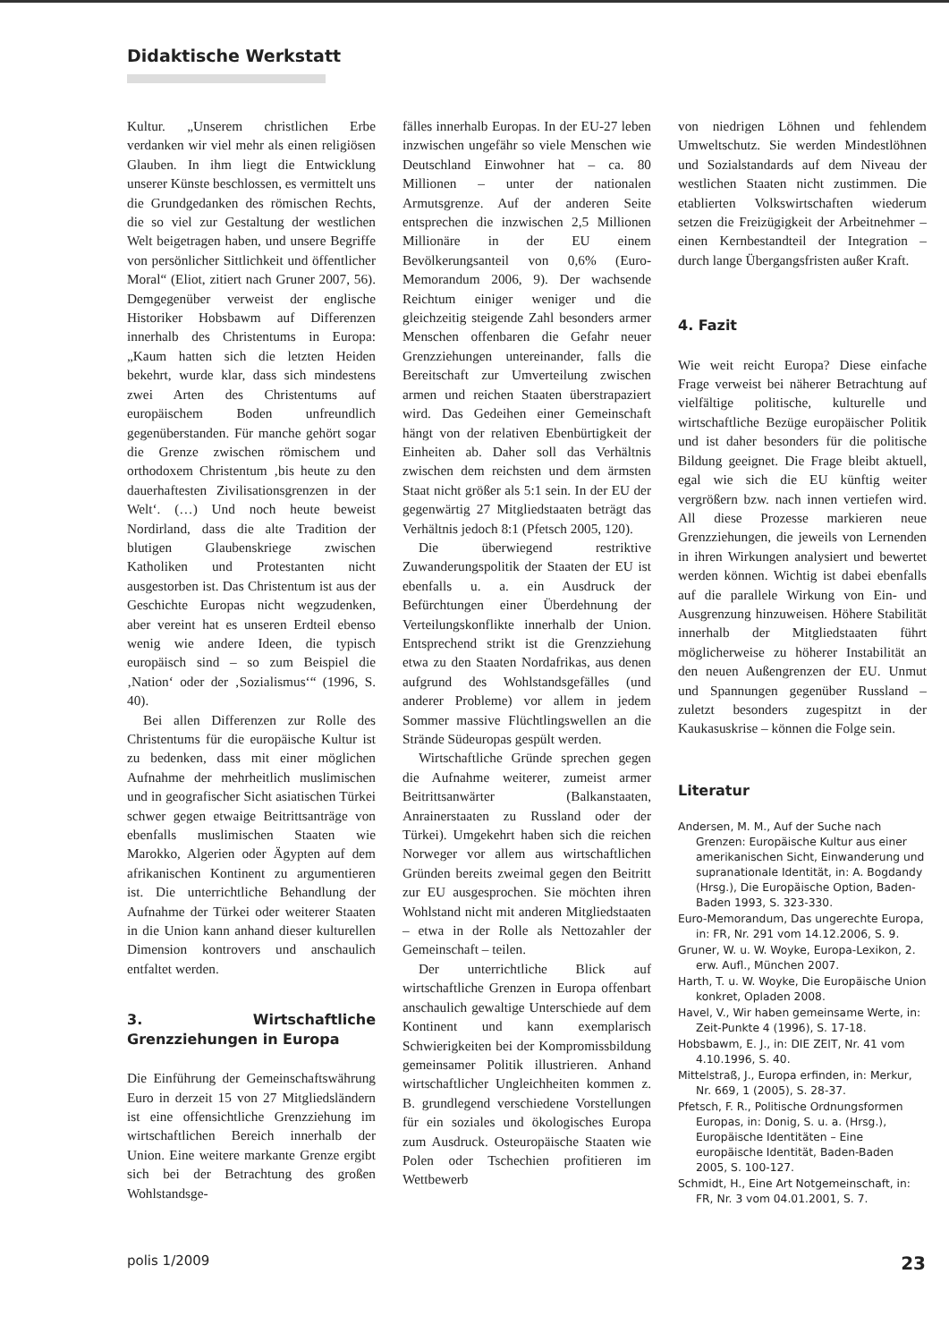Didaktische Werkstatt
Kultur. „Unserem christlichen Erbe verdanken wir viel mehr als einen religiösen Glauben. In ihm liegt die Entwicklung unserer Künste beschlossen, es vermittelt uns die Grundgedanken des römischen Rechts, die so viel zur Gestaltung der westlichen Welt beigetragen haben, und unsere Begriffe von persönlicher Sittlichkeit und öffentlicher Moral“ (Eliot, zitiert nach Gruner 2007, 56). Demgegenüber verweist der englische Historiker Hobsbawm auf Differenzen innerhalb des Christentums in Europa: „Kaum hatten sich die letzten Heiden bekehrt, wurde klar, dass sich mindestens zwei Arten des Christentums auf europäischem Boden unfreundlich gegenüberstanden. Für manche gehört sogar die Grenze zwischen römischem und orthodoxem Christentum ‚bis heute zu den dauerhaftesten Zivilisationsgrenzen in der Welt‘. (…) Und noch heute beweist Nordirland, dass die alte Tradition der blutigen Glaubenskriege zwischen Katholiken und Protestanten nicht ausgestorben ist. Das Christentum ist aus der Geschichte Europas nicht wegzudenken, aber vereint hat es unseren Erdteil ebenso wenig wie andere Ideen, die typisch europäisch sind – so zum Beispiel die ‚Nation‘ oder der ‚Sozialismus‘“ (1996, S. 40).
Bei allen Differenzen zur Rolle des Christentums für die europäische Kultur ist zu bedenken, dass mit einer möglichen Aufnahme der mehrheitlich muslimischen und in geografischer Sicht asiatischen Türkei schwer gegen etwaige Beitrittsanträge von ebenfalls muslimischen Staaten wie Marokko, Algerien oder Ägypten auf dem afrikanischen Kontinent zu argumentieren ist. Die unterrichtliche Behandlung der Aufnahme der Türkei oder weiterer Staaten in die Union kann anhand dieser kulturellen Dimension kontrovers und anschaulich entfaltet werden.
3. Wirtschaftliche Grenzziehungen in Europa
Die Einführung der Gemeinschaftswährung Euro in derzeit 15 von 27 Mitgliedsländern ist eine offensichtliche Grenzziehung im wirtschaftlichen Bereich innerhalb der Union. Eine weitere markante Grenze ergibt sich bei der Betrachtung des großen Wohlstandsge-
fälles innerhalb Europas. In der EU-27 leben inzwischen ungefähr so viele Menschen wie Deutschland Einwohner hat – ca. 80 Millionen – unter der nationalen Armutsgrenze. Auf der anderen Seite entsprechen die inzwischen 2,5 Millionen Millionäre in der EU einem Bevölkerungsanteil von 0,6% (Euro-Memorandum 2006, 9). Der wachsende Reichtum einiger weniger und die gleichzeitig steigende Zahl besonders armer Menschen offenbaren die Gefahr neuer Grenzziehungen untereinander, falls die Bereitschaft zur Umverteilung zwischen armen und reichen Staaten überstrapaziert wird. Das Gedeihen einer Gemeinschaft hängt von der relativen Ebenbürtigkeit der Einheiten ab. Daher soll das Verhältnis zwischen dem reichsten und dem ärmsten Staat nicht größer als 5:1 sein. In der EU der gegenwärtig 27 Mitgliedstaaten beträgt das Verhältnis jedoch 8:1 (Pfetsch 2005, 120).
Die überwiegend restriktive Zuwanderungspolitik der Staaten der EU ist ebenfalls u. a. ein Ausdruck der Befürchtungen einer Überdehnung der Verteilungskonflikte innerhalb der Union. Entsprechend strikt ist die Grenzziehung etwa zu den Staaten Nordafrikas, aus denen aufgrund des Wohlstandsgefälles (und anderer Probleme) vor allem in jedem Sommer massive Flüchtlingswellen an die Strände Südeuropas gespült werden.
Wirtschaftliche Gründe sprechen gegen die Aufnahme weiterer, zumeist armer Beitrittsanwärter (Balkanstaaten, Anrainerstaaten zu Russland oder der Türkei). Umgekehrt haben sich die reichen Norweger vor allem aus wirtschaftlichen Gründen bereits zweimal gegen den Beitritt zur EU ausgesprochen. Sie möchten ihren Wohlstand nicht mit anderen Mitgliedstaaten – etwa in der Rolle als Nettozahler der Gemeinschaft – teilen.
Der unterrichtliche Blick auf wirtschaftliche Grenzen in Europa offenbart anschaulich gewaltige Unterschiede auf dem Kontinent und kann exemplarisch Schwierigkeiten bei der Kompromissbildung gemeinsamer Politik illustrieren. Anhand wirtschaftlicher Ungleichheiten kommen z. B. grundlegend verschiedene Vorstellungen für ein soziales und ökologisches Europa zum Ausdruck. Osteuropäische Staaten wie Polen oder Tschechien profitieren im Wettbewerb
von niedrigen Löhnen und fehlendem Umweltschutz. Sie werden Mindestlöhnen und Sozialstandards auf dem Niveau der westlichen Staaten nicht zustimmen. Die etablierten Volkswirtschaften wiederum setzen die Freizügigkeit der Arbeitnehmer – einen Kernbestandteil der Integration – durch lange Übergangsfristen außer Kraft.
4. Fazit
Wie weit reicht Europa? Diese einfache Frage verweist bei näherer Betrachtung auf vielfältige politische, kulturelle und wirtschaftliche Bezüge europäischer Politik und ist daher besonders für die politische Bildung geeignet. Die Frage bleibt aktuell, egal wie sich die EU künftig weiter vergrößern bzw. nach innen vertiefen wird. All diese Prozesse markieren neue Grenzziehungen, die jeweils von Lernenden in ihren Wirkungen analysiert und bewertet werden können. Wichtig ist dabei ebenfalls auf die parallele Wirkung von Ein- und Ausgrenzung hinzuweisen. Höhere Stabilität innerhalb der Mitgliedstaaten führt möglicherweise zu höherer Instabilität an den neuen Außengrenzen der EU. Unmut und Spannungen gegenüber Russland – zuletzt besonders zugespitzt in der Kaukasuskrise – können die Folge sein.
Literatur
Andersen, M. M., Auf der Suche nach Grenzen: Europäische Kultur aus einer amerikanischen Sicht, Einwanderung und supranationale Identität, in: A. Bogdandy (Hrsg.), Die Europäische Option, Baden-Baden 1993, S. 323-330.
Euro-Memorandum, Das ungerechte Europa, in: FR, Nr. 291 vom 14.12.2006, S. 9.
Gruner, W. u. W. Woyke, Europa-Lexikon, 2. erw. Aufl., München 2007.
Harth, T. u. W. Woyke, Die Europäische Union konkret, Opladen 2008.
Havel, V., Wir haben gemeinsame Werte, in: Zeit-Punkte 4 (1996), S. 17-18.
Hobsbawm, E. J., in: DIE ZEIT, Nr. 41 vom 4.10.1996, S. 40.
Mittelstraß, J., Europa erfinden, in: Merkur, Nr. 669, 1 (2005), S. 28-37.
Pfetsch, F. R., Politische Ordnungsformen Europas, in: Donig, S. u. a. (Hrsg.), Europäische Identitäten – Eine europäische Identität, Baden-Baden 2005, S. 100-127.
Schmidt, H., Eine Art Notgemeinschaft, in: FR, Nr. 3 vom 04.01.2001, S. 7.
polis 1/2009 23